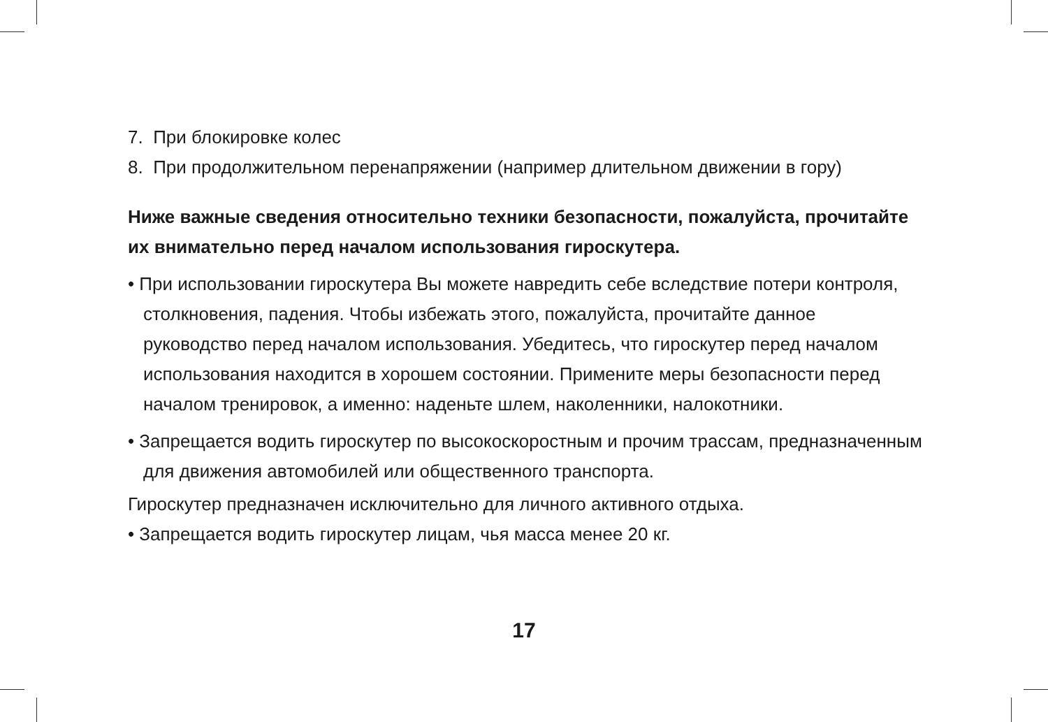7. При блокировке колес
8. При продолжительном перенапряжении (например длительном движении в гору)
Ниже важные сведения относительно техники безопасности, пожалуйста, прочитайте их внимательно перед началом использования гироскутера.
• При использовании гироскутера Вы можете навредить себе вследствие потери контроля, столкновения, падения. Чтобы избежать этого, пожалуйста, прочитайте данное руководство перед началом использования. Убедитесь, что гироскутер перед началом использования находится в хорошем состоянии. Примените меры безопасности перед началом тренировок, а именно: наденьте шлем, наколенники, налокотники.
• Запрещается водить гироскутер по высокоскоростным и прочим трассам, предназначенным для движения автомобилей или общественного транспорта.
Гироскутер предназначен исключительно для личного активного отдыха.
• Запрещается водить гироскутер лицам, чья масса менее 20 кг.
17